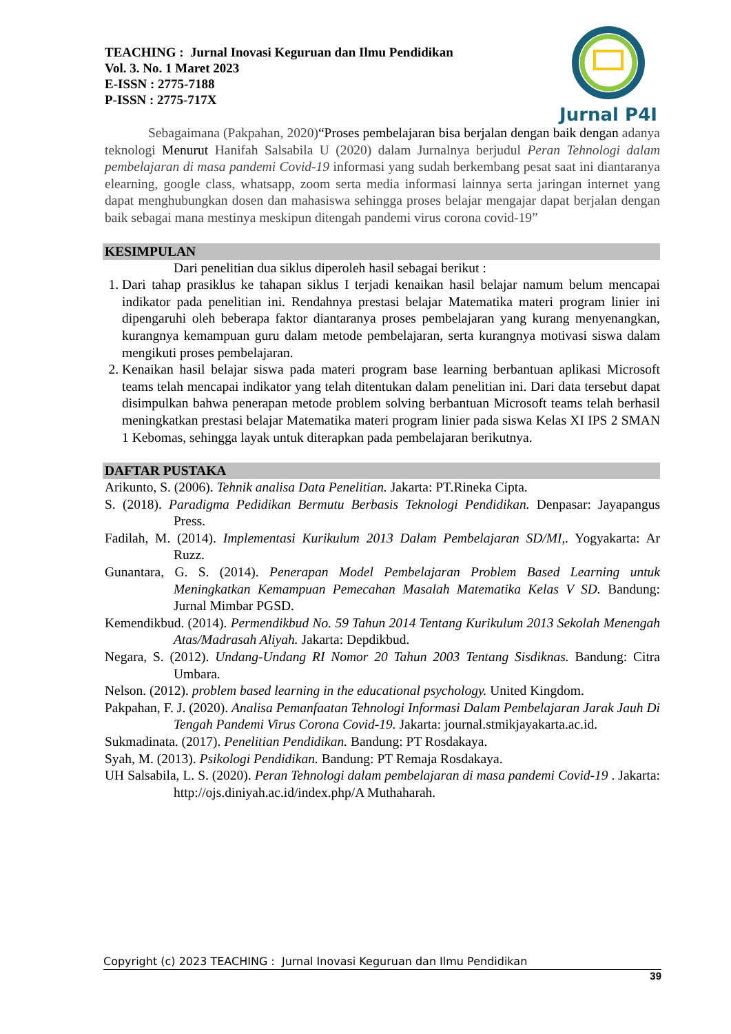TEACHING : Jurnal Inovasi Keguruan dan Ilmu Pendidikan
Vol. 3. No. 1 Maret 2023
E-ISSN : 2775-7188
P-ISSN : 2775-717X
Jurnal P4I
Sebagaimana (Pakpahan, 2020)“Proses pembelajaran bisa berjalan dengan baik dengan adanya teknologi Menurut Hanifah Salsabila U (2020) dalam Jurnalnya berjudul Peran Tehnologi dalam pembelajaran di masa pandemi Covid-19 informasi yang sudah berkembang pesat saat ini diantaranya elearning, google class, whatsapp, zoom serta media informasi lainnya serta jaringan internet yang dapat menghubungkan dosen dan mahasiswa sehingga proses belajar mengajar dapat berjalan dengan baik sebagai mana mestinya meskipun ditengah pandemi virus corona covid-19”
KESIMPULAN
Dari penelitian dua siklus diperoleh hasil sebagai berikut :
1. Dari tahap prasiklus ke tahapan siklus I terjadi kenaikan hasil belajar namum belum mencapai indikator pada penelitian ini. Rendahnya prestasi belajar Matematika materi program linier ini dipengaruhi oleh beberapa faktor diantaranya proses pembelajaran yang kurang menyenangkan, kurangnya kemampuan guru dalam metode pembelajaran, serta kurangnya motivasi siswa dalam mengikuti proses pembelajaran.
2. Kenaikan hasil belajar siswa pada materi program base learning berbantuan aplikasi Microsoft teams telah mencapai indikator yang telah ditentukan dalam penelitian ini. Dari data tersebut dapat disimpulkan bahwa penerapan metode problem solving berbantuan Microsoft teams telah berhasil meningkatkan prestasi belajar Matematika materi program linier pada siswa Kelas XI IPS 2 SMAN 1 Kebomas, sehingga layak untuk diterapkan pada pembelajaran berikutnya.
DAFTAR PUSTAKA
Arikunto, S. (2006). Tehnik analisa Data Penelitian. Jakarta: PT.Rineka Cipta.
S. (2018). Paradigma Pedidikan Bermutu Berbasis Teknologi Pendidikan. Denpasar: Jayapangus Press.
Fadilah, M. (2014). Implementasi Kurikulum 2013 Dalam Pembelajaran SD/MI,. Yogyakarta: Ar Ruzz.
Gunantara, G. S. (2014). Penerapan Model Pembelajaran Problem Based Learning untuk Meningkatkan Kemampuan Pemecahan Masalah Matematika Kelas V SD. Bandung: Jurnal Mimbar PGSD.
Kemendikbud. (2014). Permendikbud No. 59 Tahun 2014 Tentang Kurikulum 2013 Sekolah Menengah Atas/Madrasah Aliyah. Jakarta: Depdikbud.
Negara, S. (2012). Undang-Undang RI Nomor 20 Tahun 2003 Tentang Sisdiknas. Bandung: Citra Umbara.
Nelson. (2012). problem based learning in the educational psychology. United Kingdom.
Pakpahan, F. J. (2020). Analisa Pemanfaatan Tehnologi Informasi Dalam Pembelajaran Jarak Jauh Di Tengah Pandemi Virus Corona Covid-19. Jakarta: journal.stmikjayakarta.ac.id.
Sukmadinata. (2017). Penelitian Pendidikan. Bandung: PT Rosdakaya.
Syah, M. (2013). Psikologi Pendidikan. Bandung: PT Remaja Rosdakaya.
UH Salsabila, L. S. (2020). Peran Tehnologi dalam pembelajaran di masa pandemi Covid-19 . Jakarta: http://ojs.diniyah.ac.id/index.php/A Muthaharah.
Copyright (c) 2023 TEACHING : Jurnal Inovasi Keguruan dan Ilmu Pendidikan
39